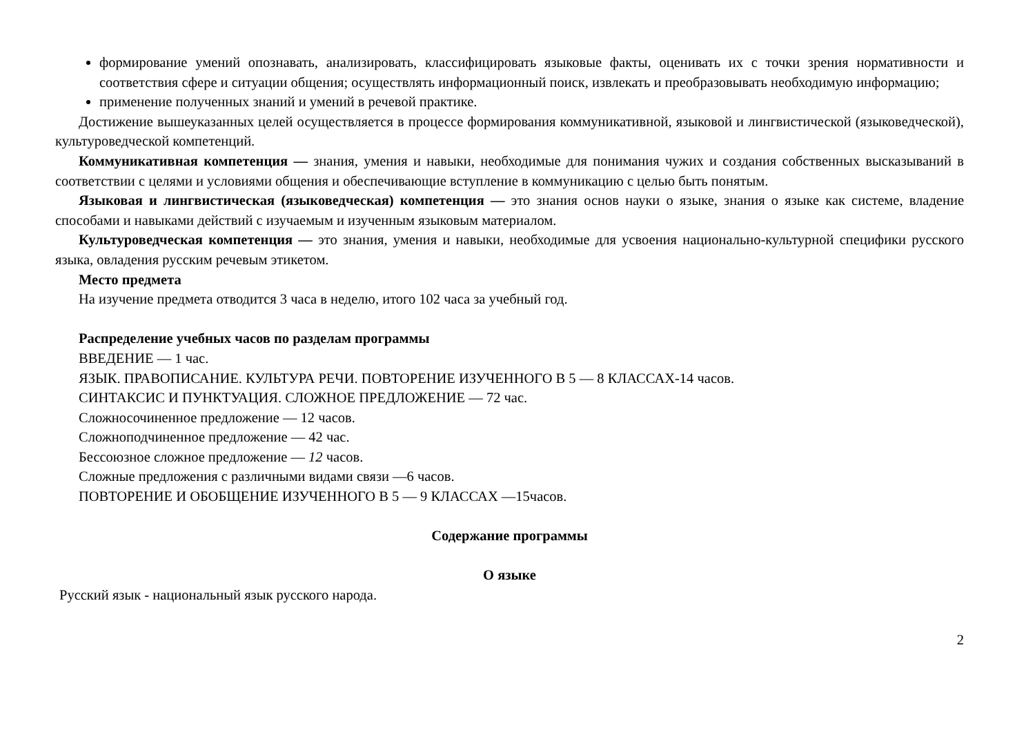формирование умений опознавать, анализировать, классифицировать языковые факты, оценивать их с точки зрения нормативности и соответствия сфере и ситуации общения; осуществлять информационный поиск, извлекать и преобразовывать необходимую информацию;
применение полученных знаний и умений в речевой практике.
Достижение вышеуказанных целей осуществляется в процессе формирования коммуникативной, языковой и лингвистической (языковедческой), культуроведческой компетенций.
Коммуникативная компетенция — знания, умения и навыки, необходимые для понимания чужих и создания собственных высказываний в соответствии с целями и условиями общения и обеспечивающие вступление в коммуникацию с целью быть понятым.
Языковая и лингвистическая (языковедческая) компетенция — это знания основ науки о языке, знания о языке как системе, владение способами и навыками действий с изучаемым и изученным языковым материалом.
Культуроведческая компетенция — это знания, умения и навыки, необходимые для усвоения национально-культурной специфики русского языка, овладения русским речевым этикетом.
Место предмета
На изучение предмета отводится 3 часа в неделю, итого 102 часа за учебный год.
Распределение учебных часов по разделам программы
ВВЕДЕНИЕ — 1 час.
ЯЗЫК. ПРАВОПИСАНИЕ. КУЛЬТУРА РЕЧИ. ПОВТОРЕНИЕ ИЗУЧЕННОГО В 5 — 8 КЛАССАХ-14 часов.
СИНТАКСИС И ПУНКТУАЦИЯ. СЛОЖНОЕ ПРЕДЛОЖЕНИЕ — 72 час.
Сложносочиненное предложение — 12 часов.
Сложноподчиненное предложение — 42 час.
Бессоюзное сложное предложение — 12 часов.
Сложные предложения с различными видами связи —6 часов.
ПОВТОРЕНИЕ И ОБОБЩЕНИЕ ИЗУЧЕННОГО В 5 — 9 КЛАССАХ —15часов.
Содержание программы
О языке
Русский язык - национальный язык русского народа.
2